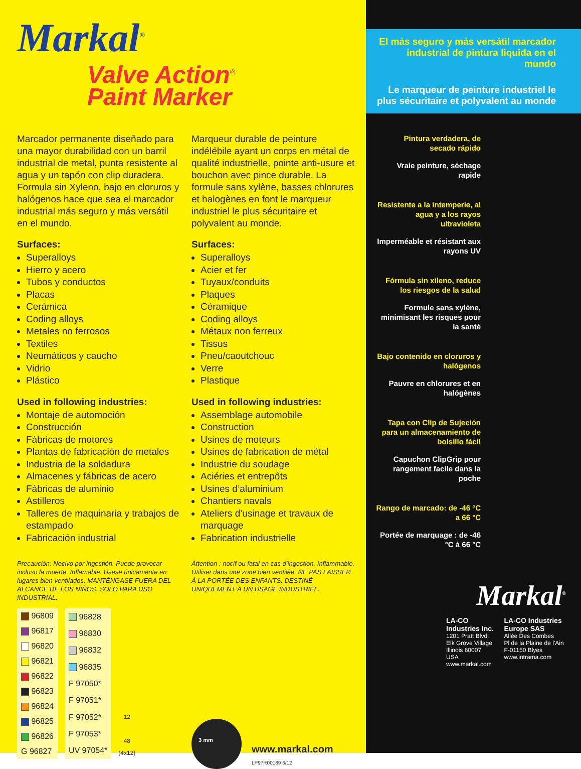Markal<sup>®</sup>
Valve Action<sup>®</sup>
Paint Marker
Marcador permanente diseñado para una mayor durabilidad con un barril industrial de metal, punta resistente al agua y un tapón con clip duradera. Formula sin Xyleno, bajo en cloruros y halógenos hace que sea el marcador industrial más seguro y más versátil en el mundo.
Surfaces:
Superalloys
Hierro y acero
Tubos y conductos
Placas
Cerámica
Coding alloys
Metales no ferrosos
Textiles
Neumáticos y caucho
Vidrio
Plástico
Used in following industries:
Montaje de automoción
Construcción
Fábricas de motores
Plantas de fabricación de metales
Industria de la soldadura
Almacenes y fábricas de acero
Fábricas de aluminio
Astilleros
Talleres de maquinaria y trabajos de estampado
Fabricación industrial
Precaución: Nocivo por ingestión. Puede provocar incluso la muerte. Inflamable. Úsese únicamente en lugares bien ventilados. MANTÉNGASE FUERA DEL ALCANCE DE LOS NIÑOS. SOLO PARA USO INDUSTRIAL.
| 96809 |
| 96817 |
| 96820 |
| 96821 |
| 96822 |
| 96823 |
| 96824 |
| 96825 |
| 96826 |
| G 96827 |
| 96828 |
| 96830 |
| 96832 |
| 96835 |
| F 97050* |
| F 97051* |
| F 97052* |
| F 97053* |
| UV 97054* |
12
48
(4x12)
Marqueur durable de peinture indélébile ayant un corps en métal de qualité industrielle, pointe anti-usure et bouchon avec pince durable. La formule sans xylène, basses chlorures et halogènes en font le marqueur industriel le plus sécuritaire et polyvalent au monde.
Surfaces:
Superalloys
Acier et fer
Tuyaux/conduits
Plaques
Céramique
Coding alloys
Métaux non ferreux
Tissus
Pneu/caoutchouc
Verre
Plastique
Used in following industries:
Assemblage automobile
Construction
Usines de moteurs
Usines de fabrication de métal
Industrie du soudage
Aciéries et entrepôts
Usines d’aluminium
Chantiers navals
Ateliers d’usinage et travaux de marquage
Fabrication industrielle
Attention : nocif ou fatal en cas d’ingestion. Inflammable. Utiliser dans une zone bien ventilée. NE PAS LAISSER À LA PORTÉE DES ENFANTS. DESTINÉ UNIQUEMENT À UN USAGE INDUSTRIEL.
3 mm
www.markal.com
LP97R00189 6/12
El más seguro y más versátil marcador industrial de pintura liquida en el mundo
Le marqueur de peinture industriel le plus sécuritaire et polyvalent au monde
Pintura verdadera, de secado rápido
Vraie peinture, séchage rapide
Resistente a la intemperie, al agua y a los rayos ultravioleta
Imperméable et résistant aux rayons UV
Fórmula sin xileno, reduce los riesgos de la salud
Formule sans xylène, minimisant les risques pour la santé
Bajo contenido en cloruros y halógenos
Pauvre en chlorures et en halógènes
Tapa con Clip de Sujeción para un almacenamiento de bolsillo fácil
Capuchon ClipGrip pour rangement facile dans la poche
Rango de marcado: de -46 °C a 66 °C
Portée de marquage : de -46 °C à 66 °C
Markal<sup>®</sup>
LA-CO Industries Inc.
1201 Pratt Blvd.
Elk Grove Village
Illinois 60007
USA
www.markal.com
LA-CO Industries Europe SAS
Allée Des Combes
Pl de la Plaine de l'Ain
F-01150 Blyes
www.intrama.com